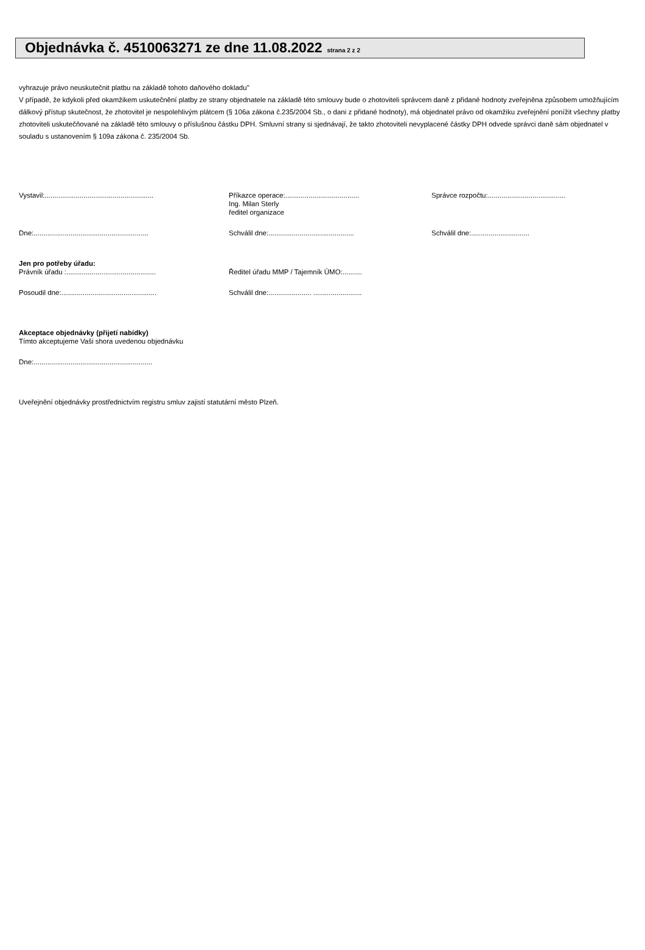Objednávka č. 4510063271 ze dne 11.08.2022 strana 2 z 2
vyhrazuje právo neuskutečnit platbu na základě tohoto daňového dokladu"
V případě, že kdykoli před okamžikem uskutečnění platby ze strany objednatele na základě této smlouvy bude o zhotoviteli správcem daně z přidané hodnoty zveřejněna způsobem umožňujícím dálkový přístup skutečnost, že zhotovitel je nespolehlivým plátcem (§ 106a zákona č.235/2004 Sb., o dani z přidané hodnoty), má objednatel právo od okamžiku zveřejnění ponížit všechny platby zhotoviteli uskutečňované na základě této smlouvy o příslušnou částku DPH. Smluvní strany si sjednávají, že takto zhotoviteli nevyplacené částky DPH odvede správci daně sám objednatel v souladu s ustanovením § 109a zákona č. 235/2004 Sb.
Vystavil:........................................................
Příkazce operace:......................................
Ing. Milan Sterly
ředitel organizace
Správce rozpočtu:........................................
Dne:...........................................................
Schválil dne:............................................
Schválil dne:..............................
Jen pro potřeby úřadu:
Právník úřadu :..............................................
Ředitel úřadu MMP / Tajemník ÚMO:..........
Posoudil dne:.................................................
Schválil dne:...................... .........................
Akceptace objednávky (přijetí nabídky)
Tímto akceptujeme Vaši shora uvedenou objednávku
Dne:.............................................................
Uveřejnění objednávky prostřednictvím registru smluv zajistí statutární město Plzeň.